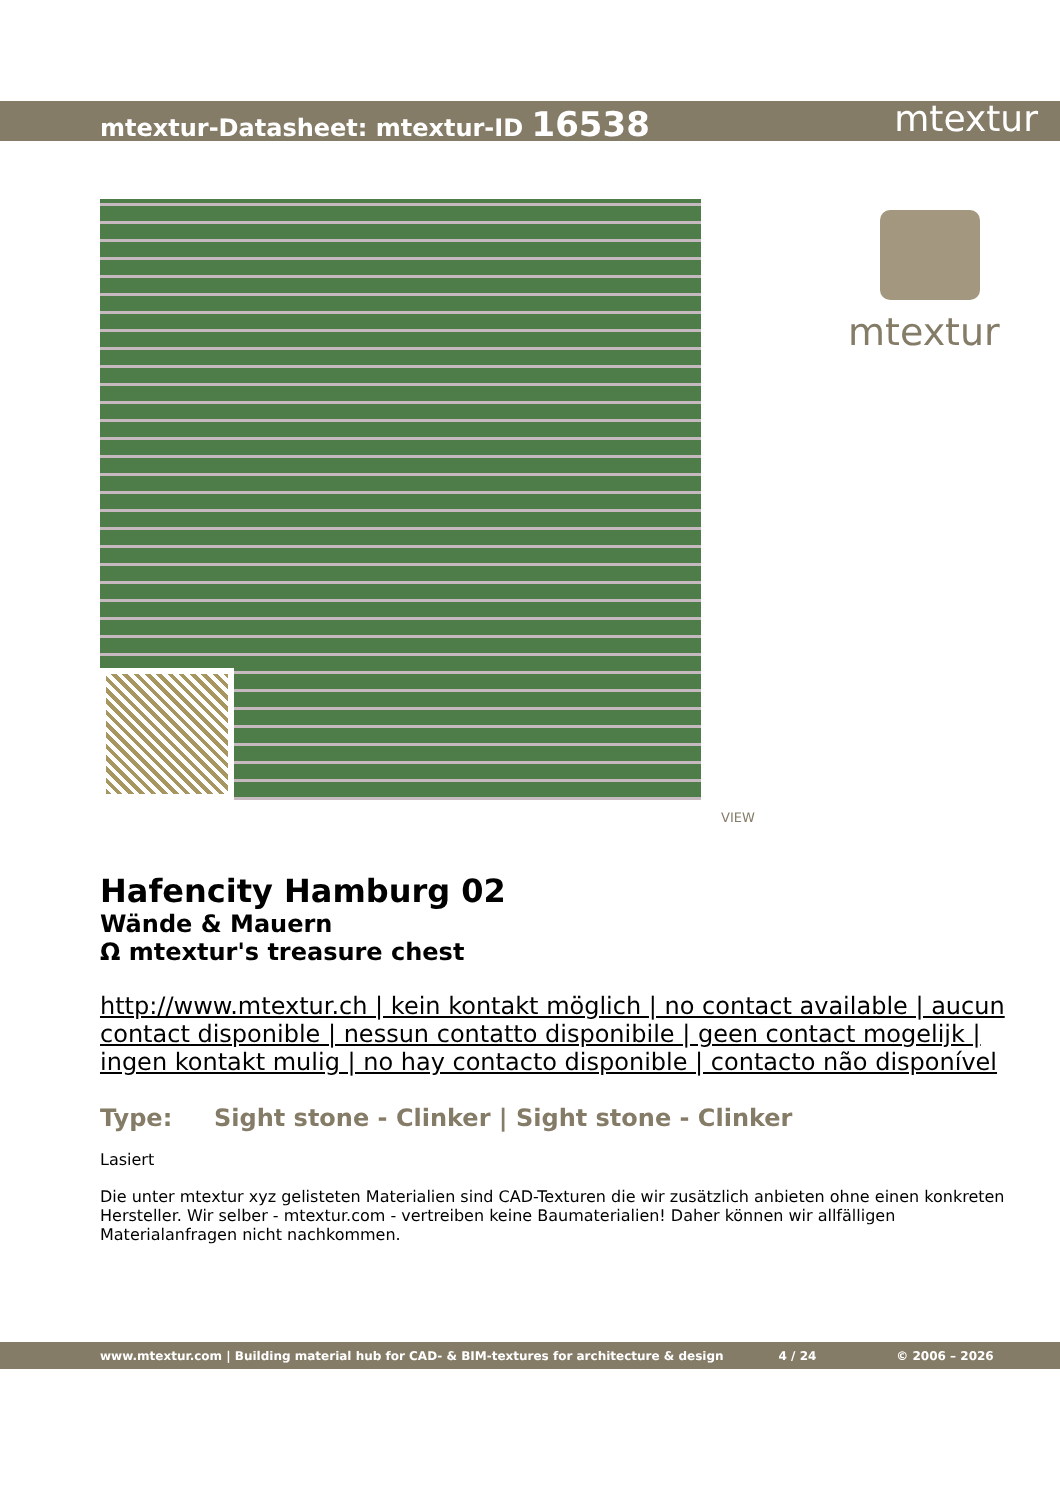mtextur-Datasheet: mtextur-ID 16538
mtextur
mtextur
VIEW
Hafencity Hamburg 02
Wände & Mauern
Ω mtextur's treasure chest
http://www.mtextur.ch | kein kontakt möglich | no contact available | aucun contact disponible | nessun contatto disponibile | geen contact mogelijk | ingen kontakt mulig | no hay contacto disponible | contacto não disponível
Type: Sight stone - Clinker | Sight stone - Clinker
Lasiert
Die unter mtextur xyz gelisteten Materialien sind CAD-Texturen die wir zusätzlich anbieten ohne einen konkreten Hersteller. Wir selber - mtextur.com - vertreiben keine Baumaterialien! Daher können wir allfälligen Materialanfragen nicht nachkommen.
www.mtextur.com | Building material hub for CAD- & BIM-textures for architecture & design 4 / 24 © 2006 – 2026